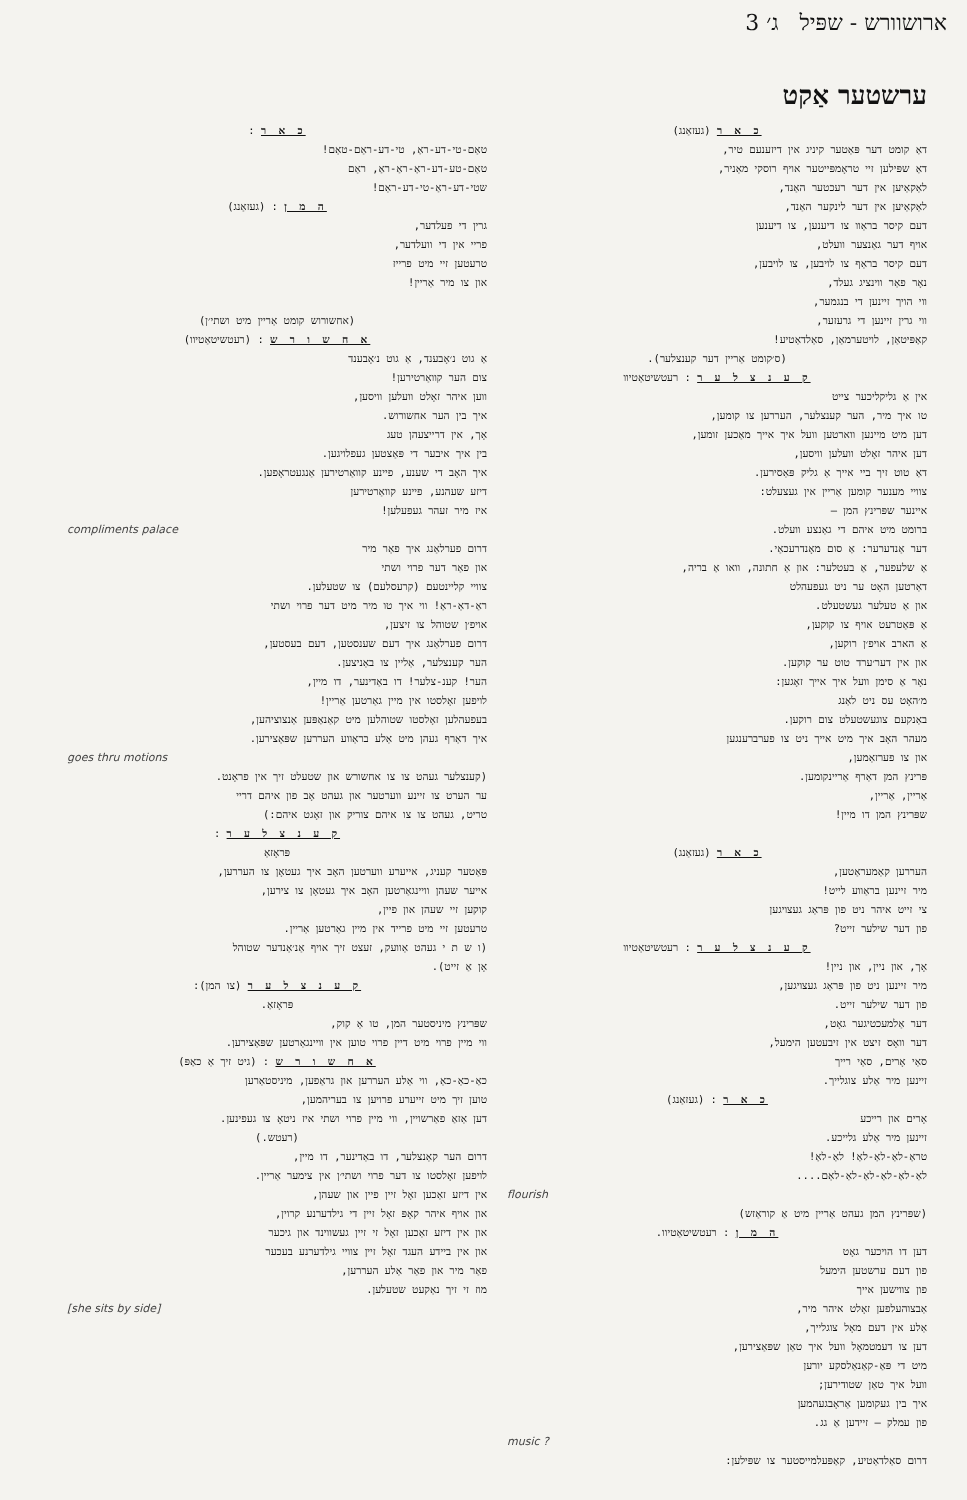ארושוורש - שפּיל ג׳ 3
ערשטער אַקט
כ א ר (געזאַנג)
דאַ קומט דער פּאַטער קיניג אין דיזענעם טיר,
דאַ שפּילען זיי טראָמפּייטער אויף רוסקי מאַניר,
לאַקאַיען אין דער רעכטער האַנד,
לאַקאַיען אין דער לינקער האַנד,
דעם קיסר בראַוו צו דיענען, צו דיענען
אויף דער גאַנצער וועלט,
דעם קיסר בראַף צו לויבען, צו לויבען,
נאָר פאַר ווינציג געלד,
ווי הויך זיינען די בנגמער,
ווי גרין זיינען די גרעזער,
קאַפּיטאַן, לויטערמאַן, סאַלדאַטיע!
(ס׳קומט אַריין דער קענצלער).
ק ע נ צ ל ע ר : רעטשיטאַטיוו
אין אַ גליקליכער צייט
טו איך מיר, הער קענצלער, העררען צו קומען,
דען מיט מיינען ווארטען וועל איך אייך מאַכען זומען,
דען איהר זאָלט וועלען וויסען,
דאַ טוט זיך ביי אייך אַ גליק פּאַסירען.
צוויי מענער קומען אַריין אין געצעלט:
איינער שפּרינץ המן —
ברומט מיט איהם די גאַנצע וועלט.
דער אַנדערער: אַ סום מאָנדרעכאַי.
אַ שלעפער, אַ בעטלער: און אַ חתונה, וואו אַ בריה,
דאַרטען האָט ער ניט געפעהלט
און אַ טעלער געשטעלט.
אַ פּאַטרעט אויף צו קוקען,
אַ הארב אויפ׳ן רוקען,
און אין דער׳ערד טוט ער קוקען.
נאָר אַ סימן וועל איך אייך זאָגען:
מ׳האָט עס ניט לאַנג
באַנקעם צוגעשטעלט צום רוקען.
מעהר האָב איך מיט אייך ניט צו פערברענגען
און צו פערזאַמען,
פּרינץ המן דאַרף אַריינקומען.
אַריין, אַריין,
שפּרינץ המן דו מיין!
כ א ר (געזאַנג)
העררען קאַמעראַטען,
מיר זיינען בראַווע לייט!
צי זייט איהר ניט פון פּראַג געצויגען
פון דער שילער זייט?
ק ע נ צ ל ע ר : רעטשיטאַטיוו
אָך, און ניין, און ניין!
מיר זיינען ניט פון פּראַג געצויגען,
פון דער שילער זייט.
דער אַלמעכטיגער גאָט,
דער וואָס זיצט אין זיבעטען הימעל,
סאַי אָרים, סאַי רייך
זיינען מיר אַלע צוגלייך.
כ א ר : (געזאַנג)
אָרים און רייכע
זיינען מיר אַלע גלייכע.
טראַ-לאַ-לאַ-לאַ! לאַ-לאַ!
לאַ-לאַ-לאַ-לאַ-לאַ-לאַם....
flourish
(שפּרינץ המן געהט אַריין מיט אַ קוראַזש)
ה מ ן : רעטשיטאַטיוו.
דען דו הויכער גאָט
פון דעם ערשטען הימעל
פון צווישען אייך
אַבצוהעלפען זאָלט איהר מיר,
אַלע אין דעם מאָל צוגלייך,
דען צו דעמטמאָל וועל איך טאַן שפּאַצירען,
מיט די פּאַ-קאַנאַלסקע יורען
וועל איך טאַן שטודירען;
איך בין געקומען אַראָבגעהמען
פון עמלק — זיידען אַ גג.
music ?
דרום סאַלדאַטיע, קאַפּעלמייסטער צו שפּילען:
כ א ר :
טאַם-טי-דע-ראַ, טי-דע-ראַם-טאַם!
טאַם-טע-דע-ראַ-ראַ-ראַ, ראַם
שטי-דע-ראַ-טי-דע-ראַם!
ה מ ן : (געזאַנג)
גרין די פעלדער,
פריי אין די וועלדער,
טרעטען זיי מיט פרייז
און צו מיר אַריין!
(אחשורוש קומט אַריין מיט ושתי׳ן)
א ח ש ו ר ש : (רעטשיטאַטיוו)
אַ גוט נ׳אָבענד, אַ גוט נ׳אָבענד
צום הער קוואַרטירען!
ווען איהר זאָלט וועלען וויסען,
איך בין הער אחשורוש.
אָך, אין דרייצעהן טעג
בין איך איבער די פּאַצטען געפלויגען.
איך האָב די שענע, פיינע קוואַרטירען אַנגעטראָפען.
דיזע שעהנע, פיינע קוואַרטירען
איז מיר זעהר געפעלען!
compliments palace
דרום פערלאַנג איך פאַר מיר
און פאַר דער פרוי ושתי
צוויי קליינטעם (קרעסלעם) צו שטעלען.
ראַ-דאַ-ראַ! ווי איך טו מיר מיט דער פרוי ושתי
אויפ׳ן שטוהל צו זיצען,
דרום פערלאַנג איך דעם שענסטען, דעם בעסטען,
הער קענצלער, אַליין צו באַניצען.
הער! קענ-צלער! דו באַדינער, דו מיין,
לויפען זאָלסטו אין מיין גאַרטען אַריין!
בעפעהלען זאָלסטו שטוהלען מיט קאַנאַפּען אַנצוציהען,
איך דאַרף געהן מיט אַלע בראַווע העררען שפּאַצירען.
goes thru motions
(קענצלער געהט צו צו אחשורש און שטעלט זיך אין פראָנט.
ער הערט צו זיינע ווערטער און געהט אָב פון איהם דריי
טריט, געהט צו צו איהם צוריק און זאָגט איהם:)
ק ע נ צ ל ע ר :
פּראָזאַ
פּאַטער קעניג, אייערע ווערטען האָב איך געטאָן צו העררען,
אייער שעהן וויינגאַרטען האָב איך געטאָן צו צירען,
קוקען זיי שעהן און פיין,
טרעטען זיי מיט פרייד אין מיין גאַרטען אַריין.
(ו ש ת י געהט אַוועק, זעצט זיך אויף אַנ׳אַנדער שטוהל
אָן אַ זייט).
ק ע נ צ ל ע ר (צו המן):
פּראָזאַ.
שפּרינץ מיניסטער המן, טו אַ קוק,
ווי מיין פרוי מיט דיין פרוי טוען אין וויינגאַרטען שפּאַצירען.
א ח ש ו ר ש : (גיט זיך אַ כאַפּ)
כאַ-כאַ-כאַ, ווי אַלע העררען און גראַפען, מיניסטאַרען
טוען זיך מיט זייערע פרויען צו בעריהמען,
דען אַזאַ פאַרשויין, ווי מיין פרוי ושתי איז ניטאָ צו געפינען.
(רעטש.)
דרום הער קאַנצלער, דו באַדינער, דו מיין,
לויפען זאָלסטו צו דער פרוי ושתי׳ן אין צימער אַריין.
אין דיזע זאַכען זאָל זיין פיין און שעהן,
און אויף איהר קאָפּ זאָל זיין די גילדערנע קרוין,
און אין דיזע זאַכען זאָל זי זיין געשווינד און גיכער
און אין ביידע העגד זאָל זיין צוויי גילדערנע בעכער
פאַר מיר און פאַר אַלע העררען,
מוז זי זיך נאַקעט שטעלען.
[she sits by side]